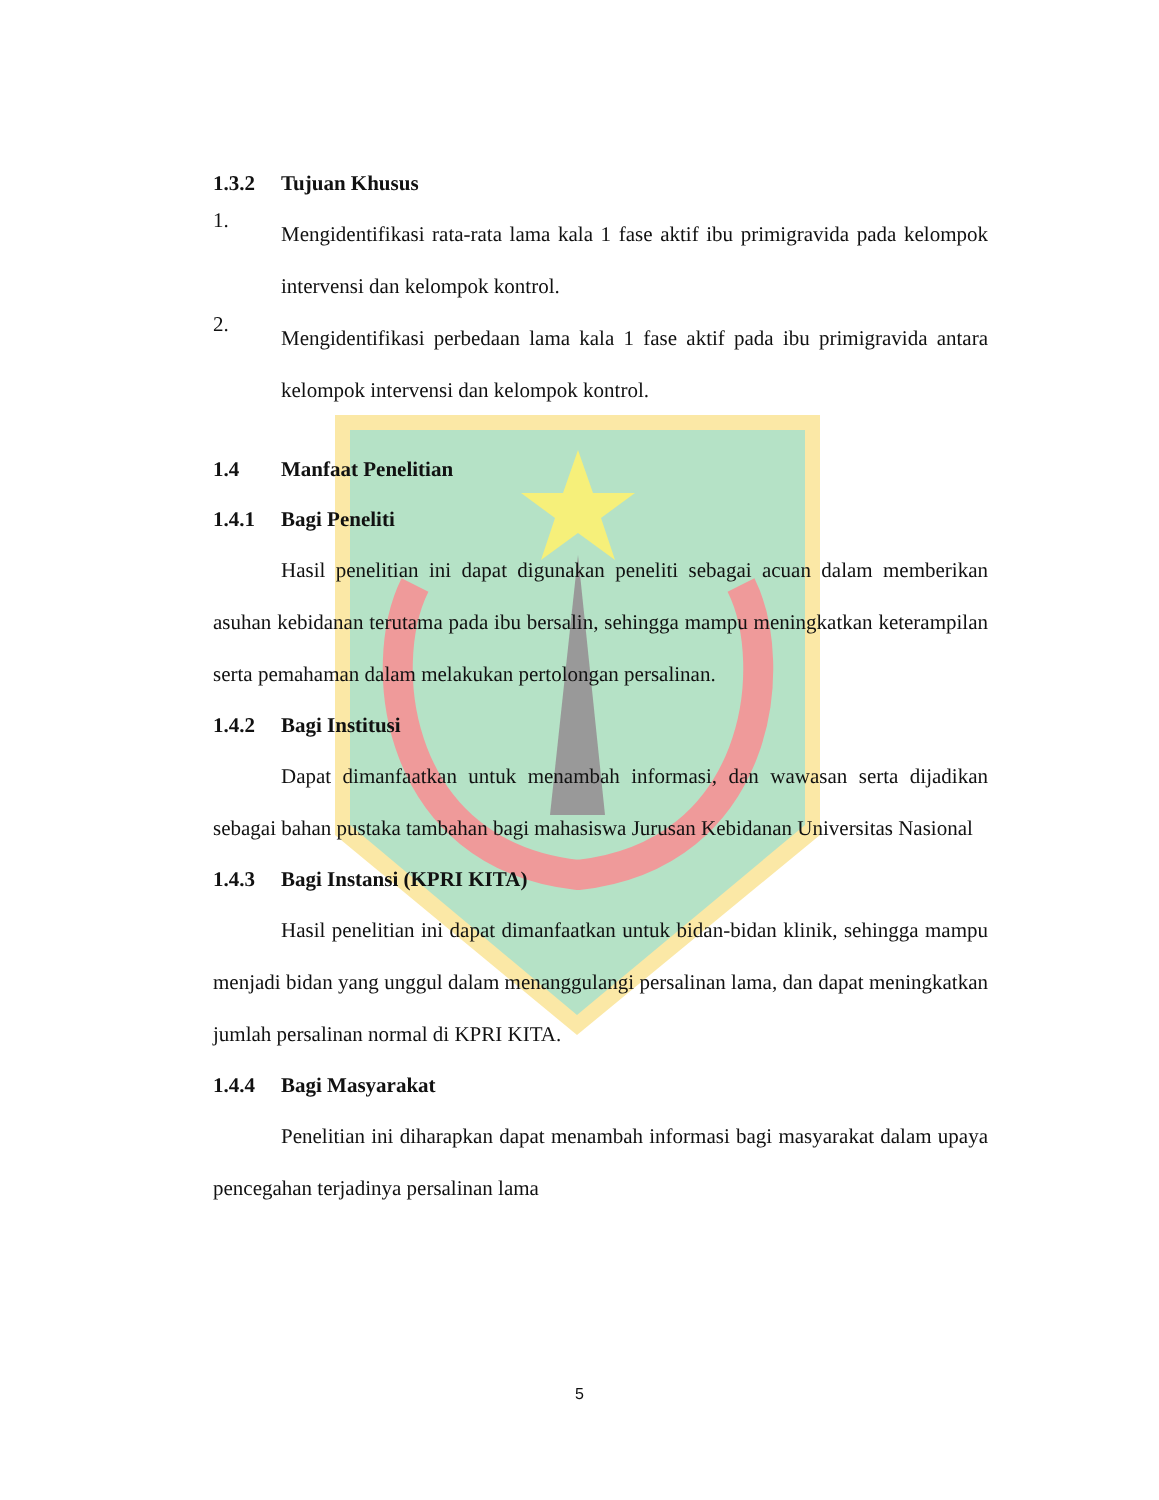1.3.2 Tujuan Khusus
1.
Mengidentifikasi rata-rata lama kala 1 fase aktif ibu primigravida pada kelompok intervensi dan kelompok kontrol.
2.
Mengidentifikasi perbedaan lama kala 1 fase aktif pada ibu primigravida antara kelompok intervensi dan kelompok kontrol.
1.4 Manfaat Penelitian
1.4.1 Bagi Peneliti
Hasil penelitian ini dapat digunakan peneliti sebagai acuan dalam memberikan asuhan kebidanan terutama pada ibu bersalin, sehingga mampu meningkatkan keterampilan serta pemahaman dalam melakukan pertolongan persalinan.
1.4.2 Bagi Institusi
Dapat dimanfaatkan untuk menambah informasi, dan wawasan serta dijadikan sebagai bahan pustaka tambahan bagi mahasiswa Jurusan Kebidanan Universitas Nasional
1.4.3 Bagi Instansi (KPRI KITA)
Hasil penelitian ini dapat dimanfaatkan untuk bidan-bidan klinik, sehingga mampu menjadi bidan yang unggul dalam menanggulangi persalinan lama, dan dapat meningkatkan jumlah persalinan normal di KPRI KITA.
1.4.4 Bagi Masyarakat
Penelitian ini diharapkan dapat menambah informasi bagi masyarakat dalam upaya pencegahan terjadinya persalinan lama
5